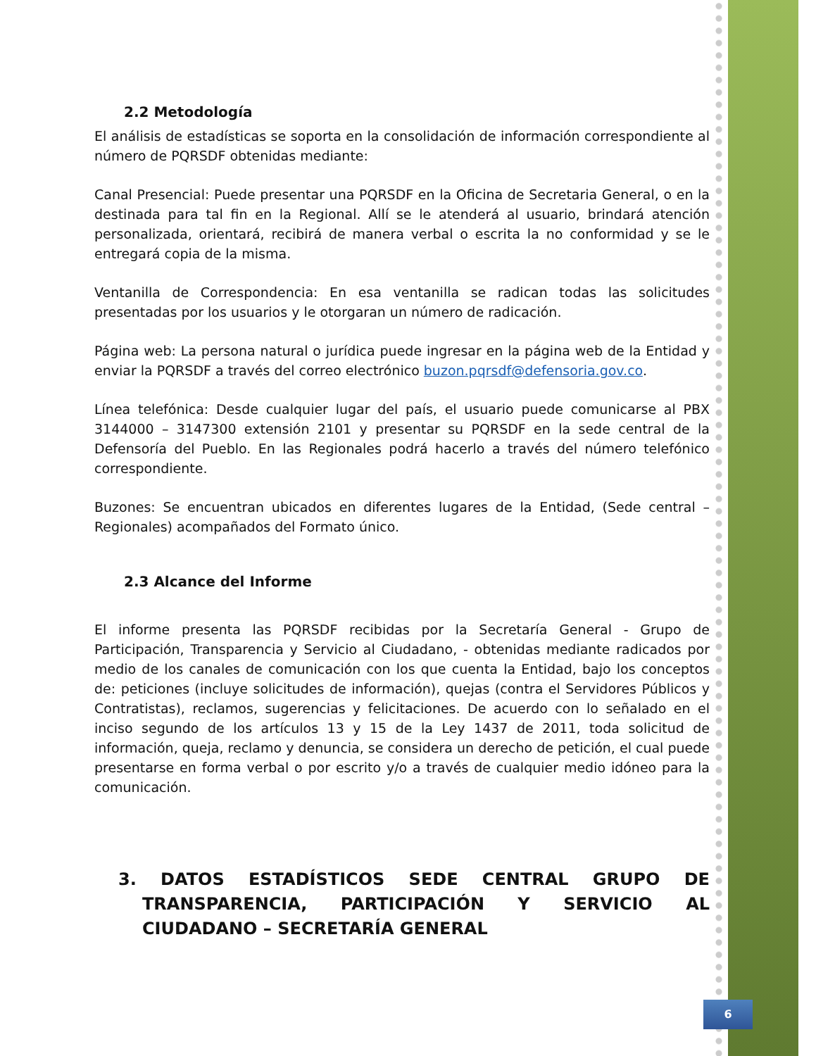2.2 Metodología
El análisis de estadísticas se soporta en la consolidación de información correspondiente al número de PQRSDF obtenidas mediante:
Canal Presencial: Puede presentar una PQRSDF en la Oficina de Secretaria General, o en la destinada para tal fin en la Regional. Allí se le atenderá al usuario, brindará atención personalizada, orientará, recibirá de manera verbal o escrita la no conformidad y se le entregará copia de la misma.
Ventanilla de Correspondencia: En esa ventanilla se radican todas las solicitudes presentadas por los usuarios y le otorgaran un número de radicación.
Página web: La persona natural o jurídica puede ingresar en la página web de la Entidad y enviar la PQRSDF a través del correo electrónico buzon.pqrsdf@defensoria.gov.co.
Línea telefónica: Desde cualquier lugar del país, el usuario puede comunicarse al PBX 3144000 – 3147300 extensión 2101 y presentar su PQRSDF en la sede central de la Defensoría del Pueblo. En las Regionales podrá hacerlo a través del número telefónico correspondiente.
Buzones: Se encuentran ubicados en diferentes lugares de la Entidad, (Sede central – Regionales) acompañados del Formato único.
2.3 Alcance del Informe
El informe presenta las PQRSDF recibidas por la Secretaría General - Grupo de Participación, Transparencia y Servicio al Ciudadano, - obtenidas mediante radicados por medio de los canales de comunicación con los que cuenta la Entidad, bajo los conceptos de: peticiones (incluye solicitudes de información), quejas (contra el Servidores Públicos y Contratistas), reclamos, sugerencias y felicitaciones. De acuerdo con lo señalado en el inciso segundo de los artículos 13 y 15 de la Ley 1437 de 2011, toda solicitud de información, queja, reclamo y denuncia, se considera un derecho de petición, el cual puede presentarse en forma verbal o por escrito y/o a través de cualquier medio idóneo para la comunicación.
3. DATOS ESTADÍSTICOS SEDE CENTRAL GRUPO DE TRANSPARENCIA, PARTICIPACIÓN Y SERVICIO AL CIUDADANO – SECRETARÍA GENERAL
6